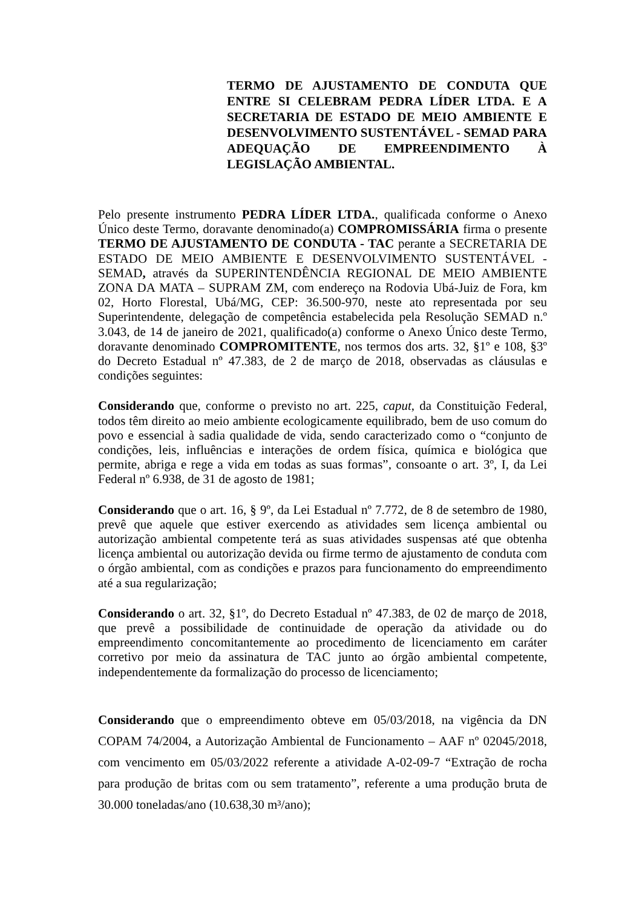TERMO DE AJUSTAMENTO DE CONDUTA QUE ENTRE SI CELEBRAM PEDRA LÍDER LTDA. E A SECRETARIA DE ESTADO DE MEIO AMBIENTE E DESENVOLVIMENTO SUSTENTÁVEL - SEMAD PARA ADEQUAÇÃO DE EMPREENDIMENTO À LEGISLAÇÃO AMBIENTAL.
Pelo presente instrumento PEDRA LÍDER LTDA., qualificada conforme o Anexo Único deste Termo, doravante denominado(a) COMPROMISSÁRIA firma o presente TERMO DE AJUSTAMENTO DE CONDUTA - TAC perante a SECRETARIA DE ESTADO DE MEIO AMBIENTE E DESENVOLVIMENTO SUSTENTÁVEL - SEMAD, através da SUPERINTENDÊNCIA REGIONAL DE MEIO AMBIENTE ZONA DA MATA – SUPRAM ZM, com endereço na Rodovia Ubá-Juiz de Fora, km 02, Horto Florestal, Ubá/MG, CEP: 36.500-970, neste ato representada por seu Superintendente, delegação de competência estabelecida pela Resolução SEMAD n.º 3.043, de 14 de janeiro de 2021, qualificado(a) conforme o Anexo Único deste Termo, doravante denominado COMPROMITENTE, nos termos dos arts. 32, §1º e 108, §3º do Decreto Estadual nº 47.383, de 2 de março de 2018, observadas as cláusulas e condições seguintes:
Considerando que, conforme o previsto no art. 225, caput, da Constituição Federal, todos têm direito ao meio ambiente ecologicamente equilibrado, bem de uso comum do povo e essencial à sadia qualidade de vida, sendo caracterizado como o “conjunto de condições, leis, influências e interações de ordem física, química e biológica que permite, abriga e rege a vida em todas as suas formas”, consoante o art. 3º, I, da Lei Federal nº 6.938, de 31 de agosto de 1981;
Considerando que o art. 16, § 9º, da Lei Estadual nº 7.772, de 8 de setembro de 1980, prevê que aquele que estiver exercendo as atividades sem licença ambiental ou autorização ambiental competente terá as suas atividades suspensas até que obtenha licença ambiental ou autorização devida ou firme termo de ajustamento de conduta com o órgão ambiental, com as condições e prazos para funcionamento do empreendimento até a sua regularização;
Considerando o art. 32, §1º, do Decreto Estadual nº 47.383, de 02 de março de 2018, que prevê a possibilidade de continuidade de operação da atividade ou do empreendimento concomitantemente ao procedimento de licenciamento em caráter corretivo por meio da assinatura de TAC junto ao órgão ambiental competente, independentemente da formalização do processo de licenciamento;
Considerando que o empreendimento obteve em 05/03/2018, na vigência da DN COPAM 74/2004, a Autorização Ambiental de Funcionamento – AAF nº 02045/2018, com vencimento em 05/03/2022 referente a atividade A-02-09-7 “Extração de rocha para produção de britas com ou sem tratamento”, referente a uma produção bruta de 30.000 toneladas/ano (10.638,30 m³/ano);